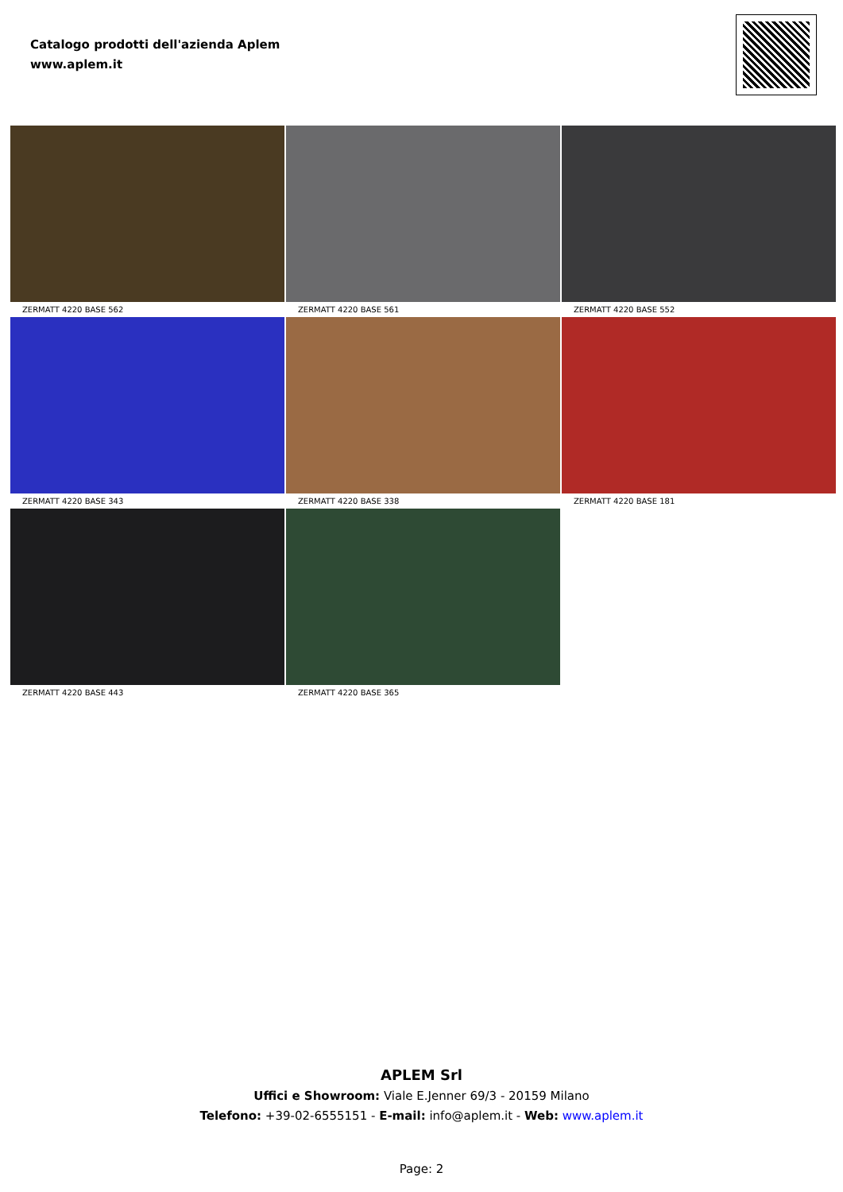Catalogo prodotti dell'azienda Aplem
www.aplem.it
ZERMATT 4220 BASE 562
ZERMATT 4220 BASE 561
ZERMATT 4220 BASE 552
ZERMATT 4220 BASE 343
ZERMATT 4220 BASE 338
ZERMATT 4220 BASE 181
ZERMATT 4220 BASE 443
ZERMATT 4220 BASE 365
APLEM Srl
Uffici e Showroom: Viale E.Jenner 69/3 - 20159 Milano
Telefono: +39-02-6555151 - E-mail: info@aplem.it - Web: www.aplem.it
Page: 2